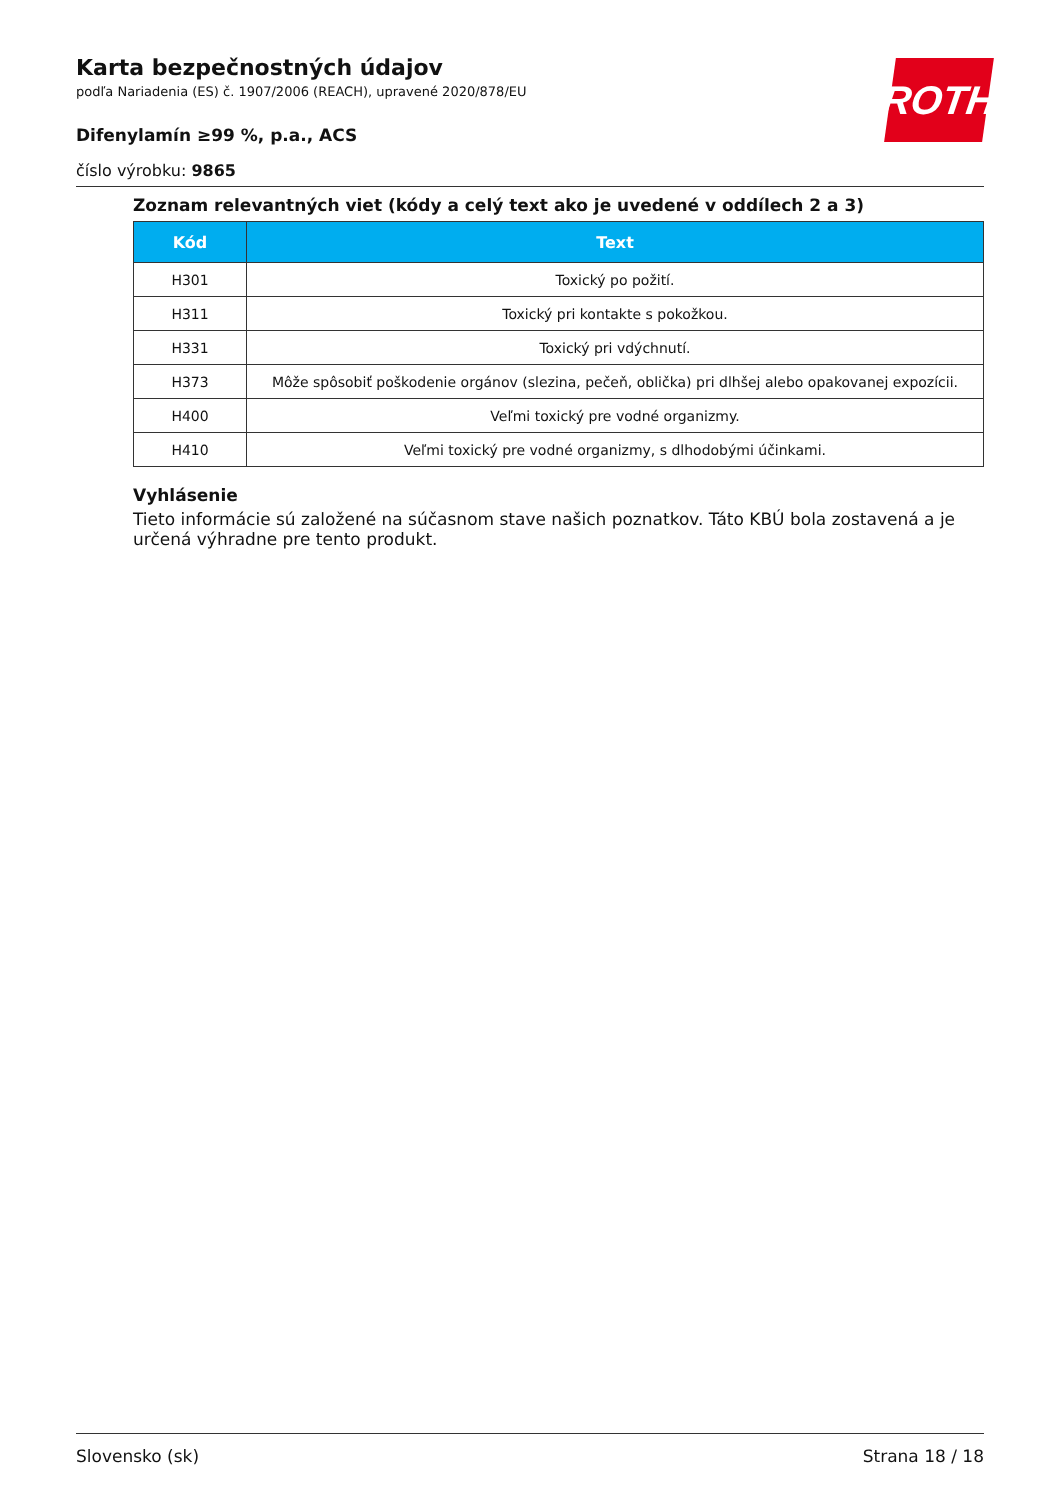ROTH
Karta bezpečnostných údajov
podľa Nariadenia (ES) č. 1907/2006 (REACH), upravené 2020/878/EU
Difenylamín ≥99 %, p.a., ACS
číslo výrobku: 9865
Zoznam relevantných viet (kódy a celý text ako je uvedené v oddílech 2 a 3)
| Kód | Text |
| --- | --- |
| H301 | Toxický po požití. |
| H311 | Toxický pri kontakte s pokožkou. |
| H331 | Toxický pri vdýchnutí. |
| H373 | Môže spôsobiť poškodenie orgánov (slezina, pečeň, oblička) pri dlhšej alebo opakovanej expozícii. |
| H400 | Veľmi toxický pre vodné organizmy. |
| H410 | Veľmi toxický pre vodné organizmy, s dlhodobými účinkami. |
Vyhlásenie
Tieto informácie sú založené na súčasnom stave našich poznatkov. Táto KBÚ bola zostavená a je určená výhradne pre tento produkt.
Slovensko (sk) Strana 18 / 18